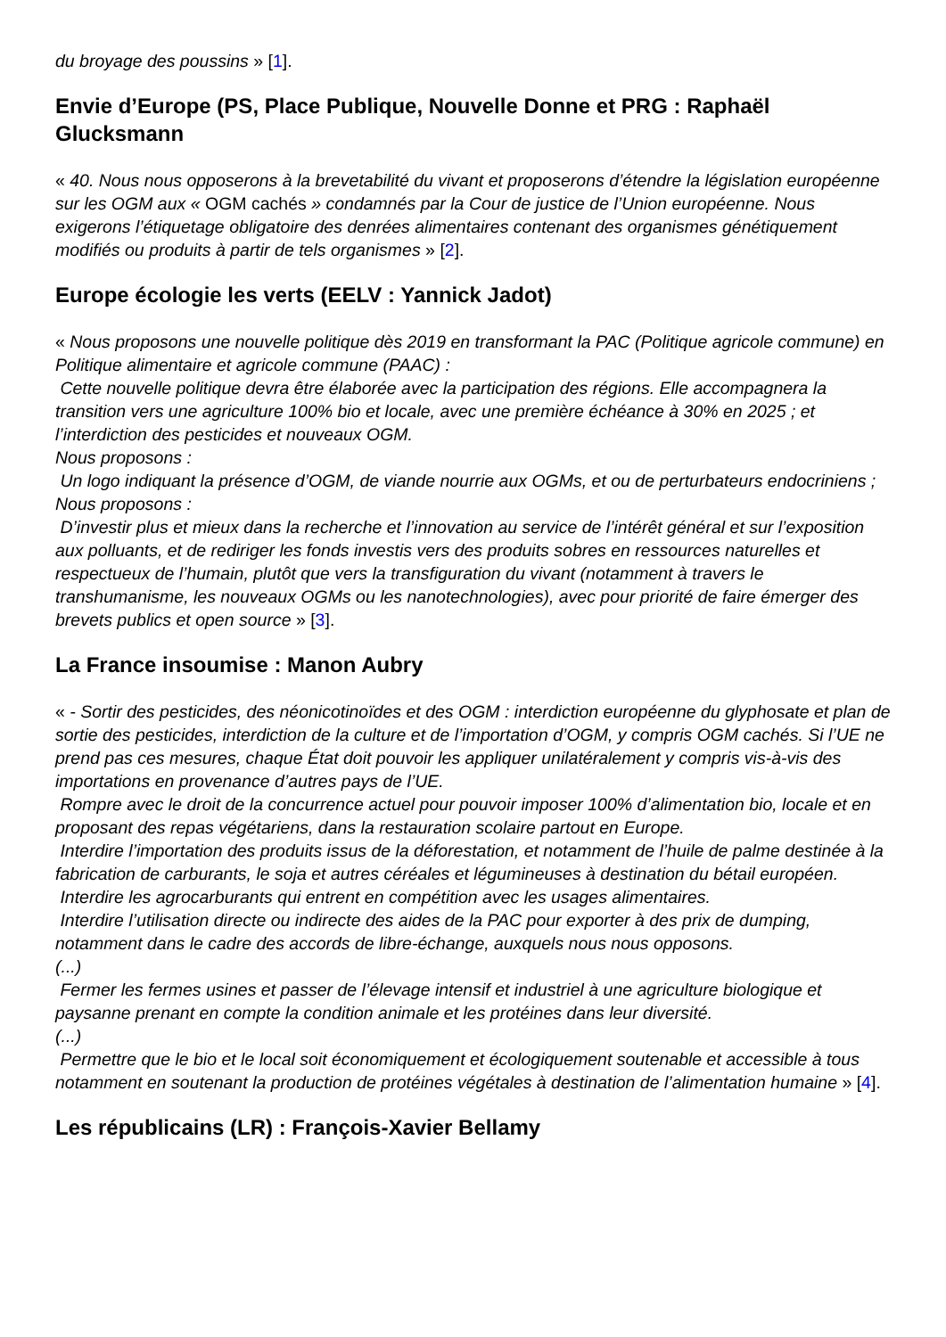du broyage des poussins » [1].
Envie d’Europe (PS, Place Publique, Nouvelle Donne et PRG : Raphaël Glucksmann
« 40. Nous nous opposerons à la brevetabilité du vivant et proposerons d’étendre la législation européenne sur les OGM aux « OGM cachés » condamnés par la Cour de justice de l’Union européenne. Nous exigerons l’étiquetage obligatoire des denrées alimentaires contenant des organismes génétiquement modifiés ou produits à partir de tels organismes » [2].
Europe écologie les verts (EELV : Yannick Jadot)
« Nous proposons une nouvelle politique dès 2019 en transformant la PAC (Politique agricole commune) en Politique alimentaire et agricole commune (PAAC) :
Cette nouvelle politique devra être élaborée avec la participation des régions. Elle accompagnera la transition vers une agriculture 100% bio et locale, avec une première échéance à 30% en 2025 ; et l’interdiction des pesticides et nouveaux OGM.
Nous proposons :
Un logo indiquant la présence d’OGM, de viande nourrie aux OGMs, et ou de perturbateurs endocriniens ;
Nous proposons :
D’investir plus et mieux dans la recherche et l’innovation au service de l’intérêt général et sur l’exposition aux polluants, et de rediriger les fonds investis vers des produits sobres en ressources naturelles et respectueux de l’humain, plutôt que vers la transfiguration du vivant (notamment à travers le transhumanisme, les nouveaux OGMs ou les nanotechnologies), avec pour priorité de faire émerger des brevets publics et open source » [3].
La France insoumise : Manon Aubry
« - Sortir des pesticides, des néonicotinoïdes et des OGM : interdiction européenne du glyphosate et plan de sortie des pesticides, interdiction de la culture et de l’importation d’OGM, y compris OGM cachés. Si l’UE ne prend pas ces mesures, chaque État doit pouvoir les appliquer unilatéralement y compris vis-à-vis des importations en provenance d’autres pays de l’UE.
Rompre avec le droit de la concurrence actuel pour pouvoir imposer 100% d’alimentation bio, locale et en proposant des repas végétariens, dans la restauration scolaire partout en Europe.
Interdire l’importation des produits issus de la déforestation, et notamment de l’huile de palme destinée à la fabrication de carburants, le soja et autres céréales et légumineuses à destination du bétail européen.
Interdire les agrocarburants qui entrent en compétition avec les usages alimentaires.
Interdire l’utilisation directe ou indirecte des aides de la PAC pour exporter à des prix de dumping, notamment dans le cadre des accords de libre-échange, auxquels nous nous opposons.
(...)
Fermer les fermes usines et passer de l’élevage intensif et industriel à une agriculture biologique et paysanne prenant en compte la condition animale et les protéines dans leur diversité.
(...)
Permettre que le bio et le local soit économiquement et écologiquement soutenable et accessible à tous notamment en soutenant la production de protéines végétales à destination de l’alimentation humaine » [4].
Les républicains (LR) : François-Xavier Bellamy